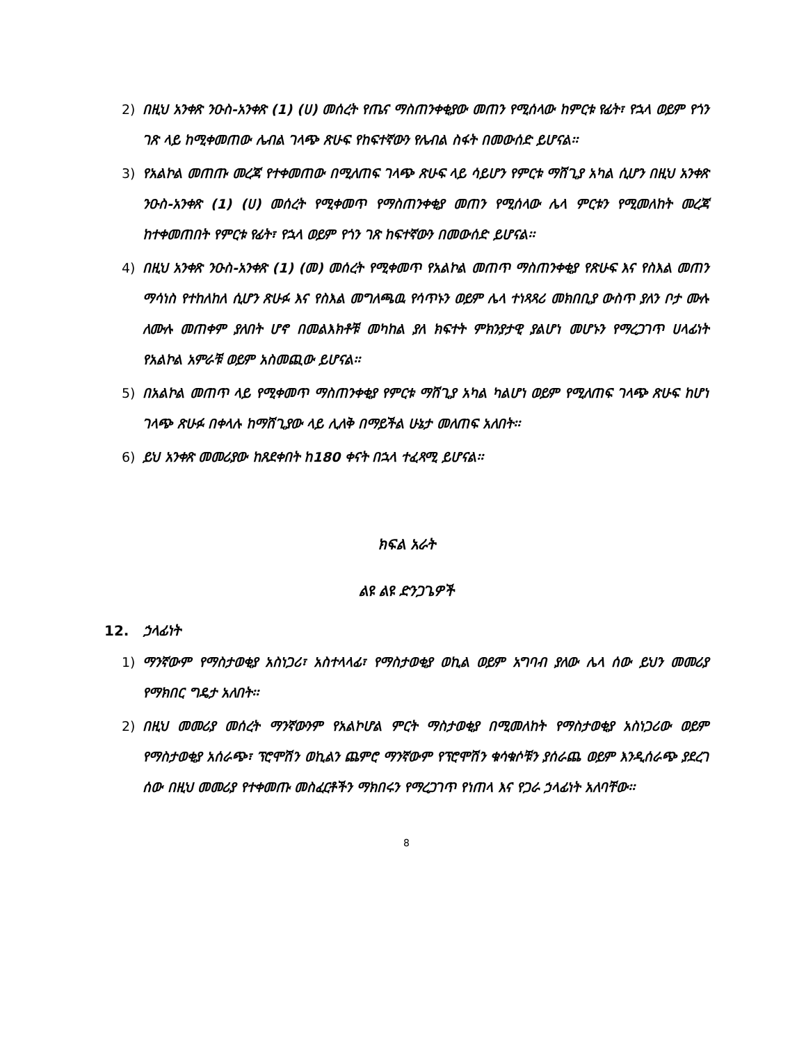2) በዚህ አንቀጽ ንዑስ-አንቀጽ (1) (ሀ) መሰረት የጤና ማስጠንቀቂያው መጠን የሚሰላው ከምርቱ የፊት፣ የኋላ ወይም የጎን ገጽ ላይ ከሚቀመጠው ሌብል ገላጭ ጽሁፍ የከፍተኛውን የሌብል ስፋት በመውሰድ ይሆናል፡፡
3) የአልኮል መጠጡ መረጃ የተቀመጠው በሚለጠፍ ገላጭ ጽሁፍ ላይ ሳይሆን የምርቱ ማሸጊያ አካል ሲሆን በዚህ አንቀጽ ንዑስ-አንቀጽ (1) (ሀ) መሰረት የሚቀመጥ የማስጠንቀቂያ መጠን የሚሰላው ሌላ ምርቱን የሚመለከት መረጃ ከተቀመጠበት የምርቱ የፊት፣ የኋላ ወይም የጎን ገጽ ከፍተኛውን በመውሰድ ይሆናል፡፡
4) በዚህ አንቀጽ ንዑስ-አንቀጽ (1) (መ) መሰረት የሚቀመጥ የአልኮል መጠጥ ማስጠንቀቂያ የጽሁፍ እና የስእል መጠን ማሳነስ የተከለከለ ሲሆን ጽሁፉ እና የስእል መግለጫዉ የሳጥኑን ወይም ሌላ ተነጻጻሪ መክበቢያ ውስጥ ያለን ቦታ ሙሉ ለሙሉ መጠቀም ያለበት ሆኖ በመልእክቶቹ መካከል ያለ ክፍተት ምክንያታዊ ያልሆነ መሆኑን የማረጋገጥ ሀላፊነት የአልኮል አምራቹ ወይም አስመጪው ይሆናል፡፡
5) በአልኮል መጠጥ ላይ የሚቀመጥ ማስጠንቀቂያ የምርቱ ማሸጊያ አካል ካልሆነ ወይም የሚለጠፍ ገላጭ ጽሁፍ ከሆነ ገላጭ ጽሁፉ በቀላሉ ከማሸጊያው ላይ ሊለቅ በማይችል ሁኔታ መለጠፍ አለበት፡፡
6) ይህ አንቀጽ መመሪያው ከጸደቀበት ከ180 ቀናት በኋላ ተፈጻሚ ይሆናል፡፡
ክፍል አራት
ልዩ ልዩ ድንጋጌዎች
12. ኃላፊነት
1) ማንኛውም የማስታወቂያ አስነጋሪ፣ አስተላላፊ፣ የማስታወቂያ ወኪል ወይም አግባብ ያለው ሌላ ሰው ይህን መመሪያ የማክበር ግዴታ አለበት፡፡
2) በዚህ መመሪያ መሰረት ማንኛውንም የአልኮሆል ምርት ማስታወቂያ በሚመለከት የማስታወቂያ አስነጋሪው ወይም የማስታወቂያ አሰራጭ፣ ፕሮሞሽን ወኪልን ጨምሮ ማንኛውም የፕሮሞሽን ቁሳቁሶቹን ያሰራጨ ወይም እንዲሰራጭ ያደረገ ሰው በዚህ መመሪያ የተቀመጡ መስፈርቶችን ማክበሩን የማረጋገጥ የነጠላ እና የጋራ ኃላፊነት አለባቸው፡፡
8